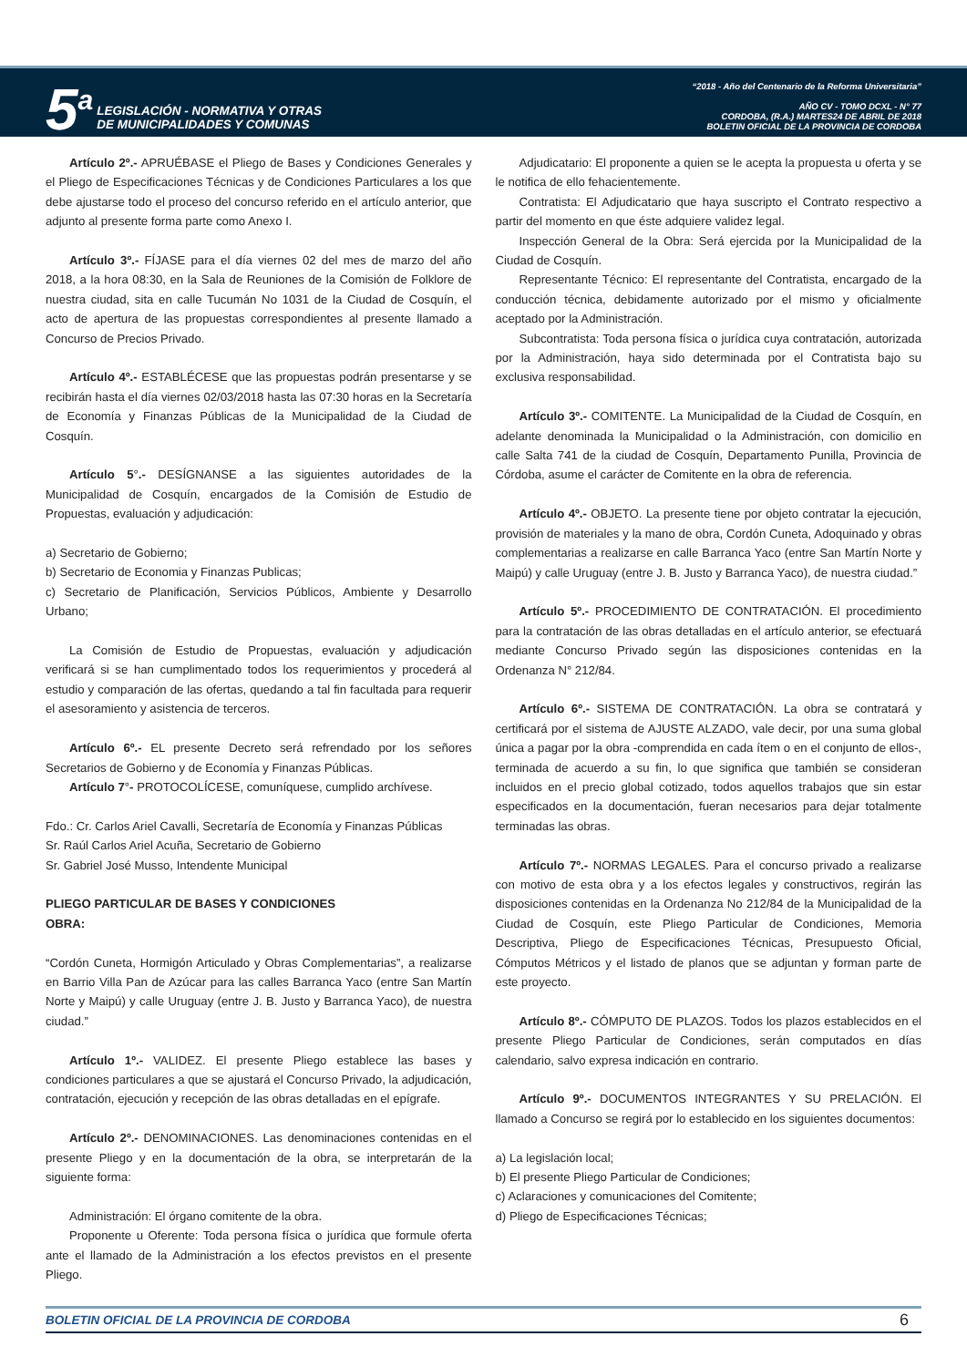5<sup>a</sup>
LEGISLACIÓN - NORMATIVA Y OTRAS
DE MUNICIPALIDADES Y COMUNAS
“2018 - Año del Centenario de la Reforma Universitaria”
AÑO CV - TOMO DCXL - N° 77
CORDOBA, (R.A.) MARTES24 DE ABRIL DE 2018
BOLETIN OFICIAL DE LA PROVINCIA DE CORDOBA
Artículo 2º.- APRUÉBASE el Pliego de Bases y Condiciones Generales y el Pliego de Especificaciones Técnicas y de Condiciones Particulares a los que debe ajustarse todo el proceso del concurso referido en el artículo anterior, que adjunto al presente forma parte como Anexo I.
Artículo 3º.- FÍJASE para el día viernes 02 del mes de marzo del año 2018, a la hora 08:30, en la Sala de Reuniones de la Comisión de Folklore de nuestra ciudad, sita en calle Tucumán No 1031 de la Ciudad de Cosquín, el acto de apertura de las propuestas correspondientes al presente llamado a Concurso de Precios Privado.
Artículo 4º.- ESTABLÉCESE que las propuestas podrán presentarse y se recibirán hasta el día viernes 02/03/2018 hasta las 07:30 horas en la Secretaría de Economía y Finanzas Públicas de la Municipalidad de la Ciudad de Cosquín.
Artículo 5°.- DESÍGNANSE a las siguientes autoridades de la Municipalidad de Cosquín, encargados de la Comisión de Estudio de Propuestas, evaluación y adjudicación:
a) Secretario de Gobierno;
b) Secretario de Economia y Finanzas Publicas;
c) Secretario de Planificación, Servicios Públicos, Ambiente y Desarrollo Urbano;
La Comisión de Estudio de Propuestas, evaluación y adjudicación verificará si se han cumplimentado todos los requerimientos y procederá al estudio y comparación de las ofertas, quedando a tal fin facultada para requerir el asesoramiento y asistencia de terceros.
Artículo 6º.- EL presente Decreto será refrendado por los señores Secretarios de Gobierno y de Economía y Finanzas Públicas.
Artículo 7°- PROTOCOLÍCESE, comuníquese, cumplido archívese.
Fdo.: Cr. Carlos Ariel Cavalli, Secretaría de Economía y Finanzas Públicas
Sr. Raúl Carlos Ariel Acuña, Secretario de Gobierno
Sr. Gabriel José Musso, Intendente Municipal
PLIEGO PARTICULAR DE BASES Y CONDICIONES
OBRA:
“Cordón Cuneta, Hormigón Articulado y Obras Complementarias”, a realizarse en Barrio Villa Pan de Azúcar para las calles Barranca Yaco (entre San Martín Norte y Maipú) y calle Uruguay (entre J. B. Justo y Barranca Yaco), de nuestra ciudad.”
Artículo 1º.- VALIDEZ. El presente Pliego establece las bases y condiciones particulares a que se ajustará el Concurso Privado, la adjudicación, contratación, ejecución y recepción de las obras detalladas en el epígrafe.
Artículo 2º.- DENOMINACIONES. Las denominaciones contenidas en el presente Pliego y en la documentación de la obra, se interpretarán de la siguiente forma:
Administración: El órgano comitente de la obra.
Proponente u Oferente: Toda persona física o jurídica que formule oferta ante el llamado de la Administración a los efectos previstos en el presente Pliego.
Adjudicatario: El proponente a quien se le acepta la propuesta u oferta y se le notifica de ello fehacientemente.
Contratista: El Adjudicatario que haya suscripto el Contrato respectivo a partir del momento en que éste adquiere validez legal.
Inspección General de la Obra: Será ejercida por la Municipalidad de la Ciudad de Cosquín.
Representante Técnico: El representante del Contratista, encargado de la conducción técnica, debidamente autorizado por el mismo y oficialmente aceptado por la Administración.
Subcontratista: Toda persona física o jurídica cuya contratación, autorizada por la Administración, haya sido determinada por el Contratista bajo su exclusiva responsabilidad.
Artículo 3º.- COMITENTE. La Municipalidad de la Ciudad de Cosquín, en adelante denominada la Municipalidad o la Administración, con domicilio en calle Salta 741 de la ciudad de Cosquín, Departamento Punilla, Provincia de Córdoba, asume el carácter de Comitente en la obra de referencia.
Artículo 4º.- OBJETO. La presente tiene por objeto contratar la ejecución, provisión de materiales y la mano de obra, Cordón Cuneta, Adoquinado y obras complementarias a realizarse en calle Barranca Yaco (entre San Martín Norte y Maipú) y calle Uruguay (entre J. B. Justo y Barranca Yaco), de nuestra ciudad.”
Artículo 5º.- PROCEDIMIENTO DE CONTRATACIÓN. El procedimiento para la contratación de las obras detalladas en el artículo anterior, se efectuará mediante Concurso Privado según las disposiciones contenidas en la Ordenanza N° 212/84.
Artículo 6º.- SISTEMA DE CONTRATACIÓN. La obra se contratará y certificará por el sistema de AJUSTE ALZADO, vale decir, por una suma global única a pagar por la obra -comprendida en cada ítem o en el conjunto de ellos-, terminada de acuerdo a su fin, lo que significa que también se consideran incluidos en el precio global cotizado, todos aquellos trabajos que sin estar especificados en la documentación, fueran necesarios para dejar totalmente terminadas las obras.
Artículo 7º.- NORMAS LEGALES. Para el concurso privado a realizarse con motivo de esta obra y a los efectos legales y constructivos, regirán las disposiciones contenidas en la Ordenanza No 212/84 de la Municipalidad de la Ciudad de Cosquín, este Pliego Particular de Condiciones, Memoria Descriptiva, Pliego de Especificaciones Técnicas, Presupuesto Oficial, Cómputos Métricos y el listado de planos que se adjuntan y forman parte de este proyecto.
Artículo 8º.- CÓMPUTO DE PLAZOS. Todos los plazos establecidos en el presente Pliego Particular de Condiciones, serán computados en días calendario, salvo expresa indicación en contrario.
Artículo 9º.- DOCUMENTOS INTEGRANTES Y SU PRELACIÓN. El llamado a Concurso se regirá por lo establecido en los siguientes documentos:
a) La legislación local;
b) El presente Pliego Particular de Condiciones;
c) Aclaraciones y comunicaciones del Comitente;
d) Pliego de Especificaciones Técnicas;
BOLETIN OFICIAL DE LA PROVINCIA DE CORDOBA 6